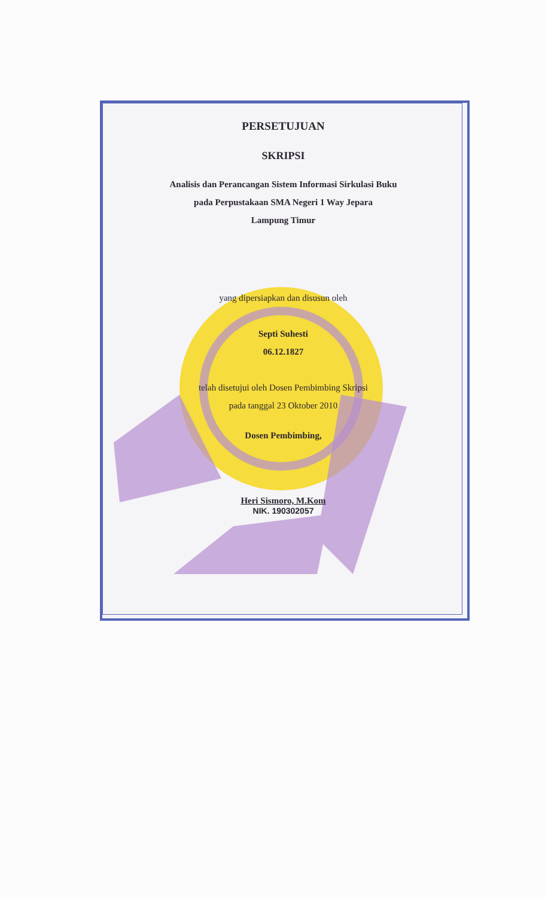PERSETUJUAN
SKRIPSI
Analisis dan Perancangan Sistem Informasi Sirkulasi Buku
pada Perpustakaan SMA Negeri 1 Way Jepara
Lampung Timur
yang dipersiapkan dan disusun oleh
Septi Suhesti
06.12.1827
telah disetujui oleh Dosen Pembimbing Skripsi
pada tanggal 23 Oktober 2010
Dosen Pembimbing,
Heri Sismoro, M.Kom
NIK. 190302057